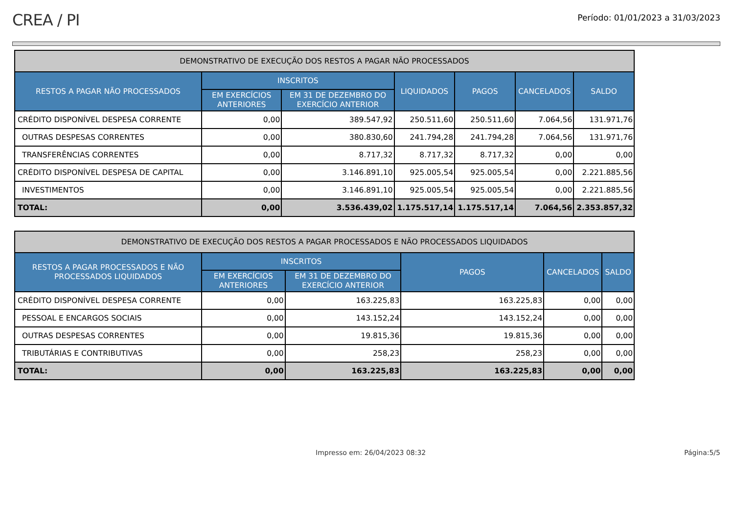CREA / PI
Período: 01/01/2023 a 31/03/2023
| DEMONSTRATIVO DE EXECUÇÃO DOS RESTOS A PAGAR NÃO PROCESSADOS | | | | | | |
| --- | --- | --- | --- | --- | --- | --- |
| RESTOS A PAGAR NÃO PROCESSADOS | INSCRITOS | | LIQUIDADOS | PAGOS | CANCELADOS | SALDO |
| | EM EXERCÍCIOS ANTERIORES | EM 31 DE DEZEMBRO DO EXERCÍCIO ANTERIOR | | | | |
| CRÉDITO DISPONÍVEL DESPESA CORRENTE | 0,00 | 389.547,92 | 250.511,60 | 250.511,60 | 7.064,56 | 131.971,76 |
| OUTRAS DESPESAS CORRENTES | 0,00 | 380.830,60 | 241.794,28 | 241.794,28 | 7.064,56 | 131.971,76 |
| TRANSFERÊNCIAS CORRENTES | 0,00 | 8.717,32 | 8.717,32 | 8.717,32 | 0,00 | 0,00 |
| CRÉDITO DISPONÍVEL DESPESA DE CAPITAL | 0,00 | 3.146.891,10 | 925.005,54 | 925.005,54 | 0,00 | 2.221.885,56 |
| INVESTIMENTOS | 0,00 | 3.146.891,10 | 925.005,54 | 925.005,54 | 0,00 | 2.221.885,56 |
| TOTAL: | 0,00 | 3.536.439,02 | 1.175.517,14 | 1.175.517,14 | 7.064,56 | 2.353.857,32 |
| DEMONSTRATIVO DE EXECUÇÃO DOS RESTOS A PAGAR PROCESSADOS E NÃO PROCESSADOS LIQUIDADOS | | | | | |
| --- | --- | --- | --- | --- | --- |
| RESTOS A PAGAR PROCESSADOS E NÃO PROCESSADOS LIQUIDADOS | INSCRITOS | | PAGOS | CANCELADOS | SALDO |
| | EM EXERCÍCIOS ANTERIORES | EM 31 DE DEZEMBRO DO EXERCÍCIO ANTERIOR | | | |
| CRÉDITO DISPONÍVEL DESPESA CORRENTE | 0,00 | 163.225,83 | 163.225,83 | 0,00 | 0,00 |
| PESSOAL E ENCARGOS SOCIAIS | 0,00 | 143.152,24 | 143.152,24 | 0,00 | 0,00 |
| OUTRAS DESPESAS CORRENTES | 0,00 | 19.815,36 | 19.815,36 | 0,00 | 0,00 |
| TRIBUTÁRIAS E CONTRIBUTIVAS | 0,00 | 258,23 | 258,23 | 0,00 | 0,00 |
| TOTAL: | 0,00 | 163.225,83 | 163.225,83 | 0,00 | 0,00 |
Impresso em: 26/04/2023 08:32 Página:5/5